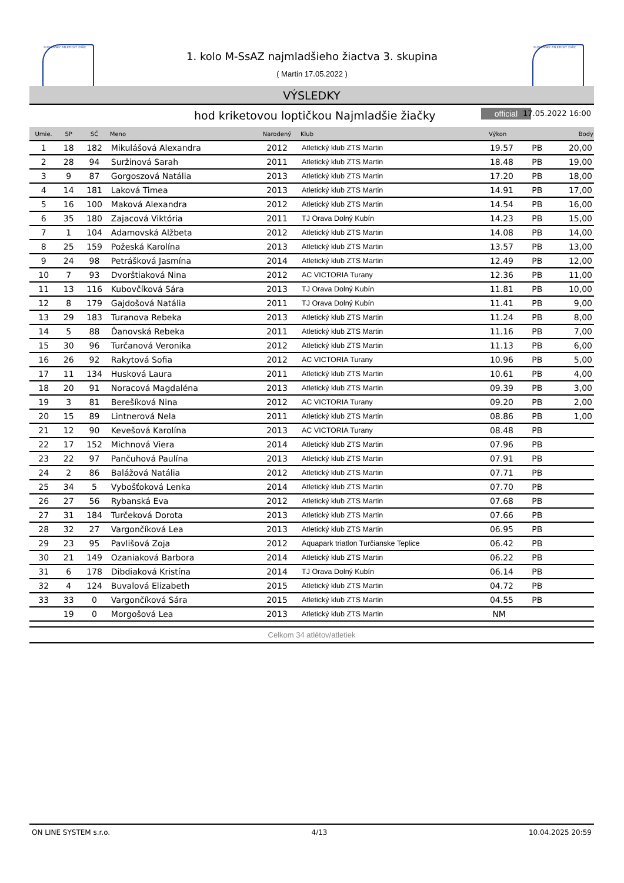SLOVENSKÝ ATLETICKÝ ZVÄZ SLOVENSKÝ ATLETICKÝ ZVÄZ
1. kolo M-SsAZ najmladšieho žiactva 3. skupina
( Martin 17.05.2022 )
VÝSLEDKY
hod kriketovou loptičkou Najmladšie žiačky official 17.05.2022 16:00
| Umie. | SP | SČ | Meno | Narodený | Klub | Výkon | | Body |
| --- | --- | --- | --- | --- | --- | --- | --- | --- |
| 1 | 18 | 182 | Mikulášová Alexandra | 2012 | Atletický klub ZTS Martin | 19.57 | PB | 20,00 |
| 2 | 28 | 94 | Suržinová Sarah | 2011 | Atletický klub ZTS Martin | 18.48 | PB | 19,00 |
| 3 | 9 | 87 | Gorgoszová Natália | 2013 | Atletický klub ZTS Martin | 17.20 | PB | 18,00 |
| 4 | 14 | 181 | Laková Timea | 2013 | Atletický klub ZTS Martin | 14.91 | PB | 17,00 |
| 5 | 16 | 100 | Maková Alexandra | 2012 | Atletický klub ZTS Martin | 14.54 | PB | 16,00 |
| 6 | 35 | 180 | Zajacová Viktória | 2011 | TJ Orava Dolný Kubín | 14.23 | PB | 15,00 |
| 7 | 1 | 104 | Adamovská Alžbeta | 2012 | Atletický klub ZTS Martin | 14.08 | PB | 14,00 |
| 8 | 25 | 159 | Požeská Karolína | 2013 | Atletický klub ZTS Martin | 13.57 | PB | 13,00 |
| 9 | 24 | 98 | Petrášková Jasmína | 2014 | Atletický klub ZTS Martin | 12.49 | PB | 12,00 |
| 10 | 7 | 93 | Dvorštiaková Nina | 2012 | AC VICTORIA Turany | 12.36 | PB | 11,00 |
| 11 | 13 | 116 | Kubovčíková Sára | 2013 | TJ Orava Dolný Kubín | 11.81 | PB | 10,00 |
| 12 | 8 | 179 | Gajdošová Natália | 2011 | TJ Orava Dolný Kubín | 11.41 | PB | 9,00 |
| 13 | 29 | 183 | Turanova Rebeka | 2013 | Atletický klub ZTS Martin | 11.24 | PB | 8,00 |
| 14 | 5 | 88 | Ďanovská Rebeka | 2011 | Atletický klub ZTS Martin | 11.16 | PB | 7,00 |
| 15 | 30 | 96 | Turčanová Veronika | 2012 | Atletický klub ZTS Martin | 11.13 | PB | 6,00 |
| 16 | 26 | 92 | Rakytová Sofia | 2012 | AC VICTORIA Turany | 10.96 | PB | 5,00 |
| 17 | 11 | 134 | Husková Laura | 2011 | Atletický klub ZTS Martin | 10.61 | PB | 4,00 |
| 18 | 20 | 91 | Noracová Magdaléna | 2013 | Atletický klub ZTS Martin | 09.39 | PB | 3,00 |
| 19 | 3 | 81 | Berešíková Nina | 2012 | AC VICTORIA Turany | 09.20 | PB | 2,00 |
| 20 | 15 | 89 | Lintnerová Nela | 2011 | Atletický klub ZTS Martin | 08.86 | PB | 1,00 |
| 21 | 12 | 90 | Kevešová Karolína | 2013 | AC VICTORIA Turany | 08.48 | PB | |
| 22 | 17 | 152 | Michnová Viera | 2014 | Atletický klub ZTS Martin | 07.96 | PB | |
| 23 | 22 | 97 | Pančuhová Paulína | 2013 | Atletický klub ZTS Martin | 07.91 | PB | |
| 24 | 2 | 86 | Balážová Natália | 2012 | Atletický klub ZTS Martin | 07.71 | PB | |
| 25 | 34 | 5 | Vybošťoková Lenka | 2014 | Atletický klub ZTS Martin | 07.70 | PB | |
| 26 | 27 | 56 | Rybanská Eva | 2012 | Atletický klub ZTS Martin | 07.68 | PB | |
| 27 | 31 | 184 | Turčeková Dorota | 2013 | Atletický klub ZTS Martin | 07.66 | PB | |
| 28 | 32 | 27 | Vargončíková Lea | 2013 | Atletický klub ZTS Martin | 06.95 | PB | |
| 29 | 23 | 95 | Pavlišová Zoja | 2012 | Aquapark triatlon Turčianske Teplice | 06.42 | PB | |
| 30 | 21 | 149 | Ozaniaková Barbora | 2014 | Atletický klub ZTS Martin | 06.22 | PB | |
| 31 | 6 | 178 | Dibdiaková Kristína | 2014 | TJ Orava Dolný Kubín | 06.14 | PB | |
| 32 | 4 | 124 | Buvalová Elizabeth | 2015 | Atletický klub ZTS Martin | 04.72 | PB | |
| 33 | 33 | 0 | Vargončíková Sára | 2015 | Atletický klub ZTS Martin | 04.55 | PB | |
| | 19 | 0 | Morgošová Lea | 2013 | Atletický klub ZTS Martin | NM | | |
Celkom 34 atlétov/atletiek
ON LINE SYSTEM s.r.o. 4/13 10.04.2025 20:59